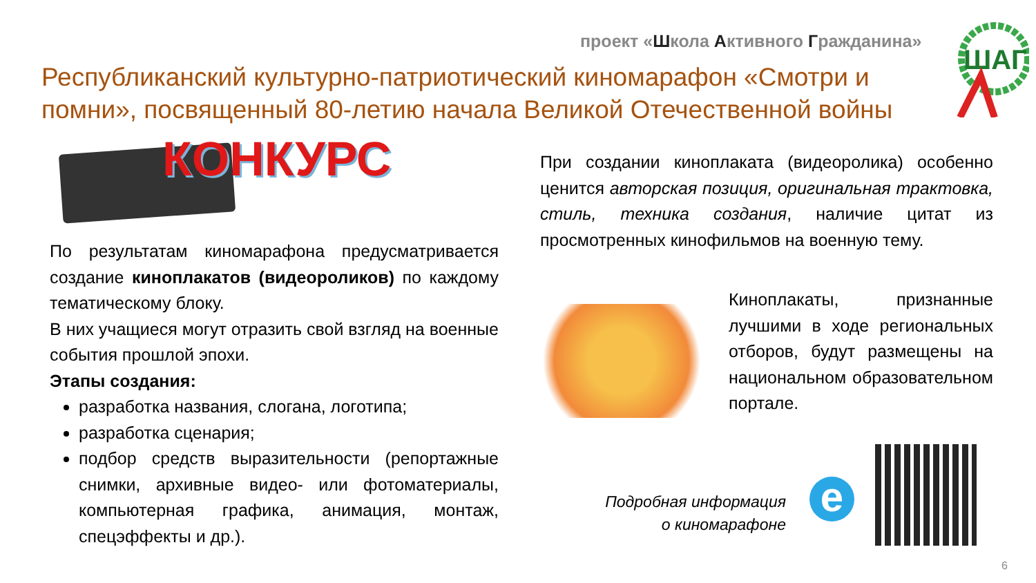проект «Школа Активного Гражданина»
ШАГ
Республиканский культурно-патриотический киномарафон «Смотри и помни», посвященный 80-летию начала Великой Отечественной войны
КОНКУРС
По результатам киномарафона предусматривается создание киноплакатов (видеороликов) по каждому тематическому блоку.
В них учащиеся могут отразить свой взгляд на военные события прошлой эпохи.
Этапы создания:
разработка названия, слогана, логотипа;
разработка сценария;
подбор средств выразительности (репортажные снимки, архивные видео- или фотоматериалы, компьютерная графика, анимация, монтаж, спецэффекты и др.).
При создании киноплаката (видеоролика) особенно ценится авторская позиция, оригинальная трактовка, стиль, техника создания, наличие цитат из просмотренных кинофильмов на военную тему.
Киноплакаты, признанные лучшими в ходе региональных отборов, будут размещены на национальном образовательном портале.
Подробная информация
о киномарафоне
e
6